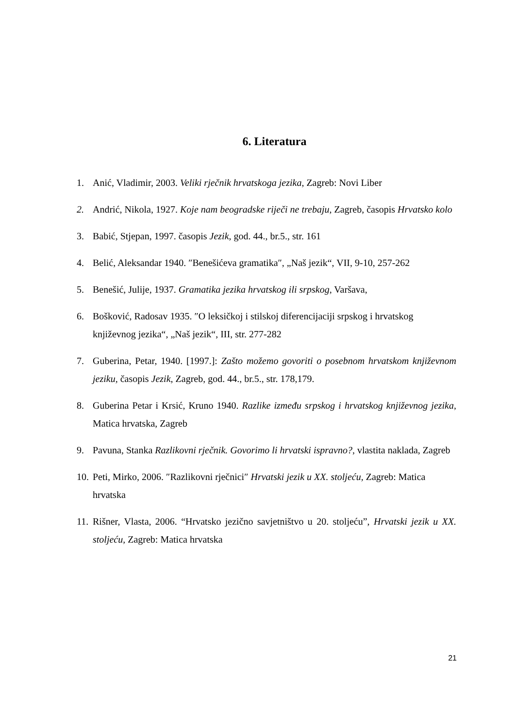6. Literatura
1. Anić, Vladimir, 2003. Veliki rječnik hrvatskoga jezika, Zagreb: Novi Liber
2. Andrić, Nikola, 1927. Koje nam beogradske riječi ne trebaju, Zagreb, časopis Hrvatsko kolo
3. Babić, Stjepan, 1997. časopis Jezik, god. 44., br.5., str. 161
4. Belić, Aleksandar 1940. ″Benešićeva gramatika″, „Naš jezik“, VII, 9-10, 257-262
5. Benešić, Julije, 1937. Gramatika jezika hrvatskog ili srpskog, Varšava,
6. Bošković, Radosav 1935. ″O leksičkoj i stilskoj diferencijaciji srpskog i hrvatskog književnog jezika“, „Naš jezik“, III, str. 277-282
7. Guberina, Petar, 1940. [1997.]: Zašto možemo govoriti o posebnom hrvatskom književnom jeziku, časopis Jezik, Zagreb, god. 44., br.5., str. 178,179.
8. Guberina Petar i Krsić, Kruno 1940. Razlike između srpskog i hrvatskog književnog jezika, Matica hrvatska, Zagreb
9. Pavuna, Stanka Razlikovni rječnik. Govorimo li hrvatski ispravno?, vlastita naklada, Zagreb
10. Peti, Mirko, 2006. ″Razlikovni rječnici″ Hrvatski jezik u XX. stoljeću, Zagreb: Matica hrvatska
11. Rišner, Vlasta, 2006. “Hrvatsko jezično savjetništvo u 20. stoljeću”, Hrvatski jezik u XX. stoljeću, Zagreb: Matica hrvatska
21